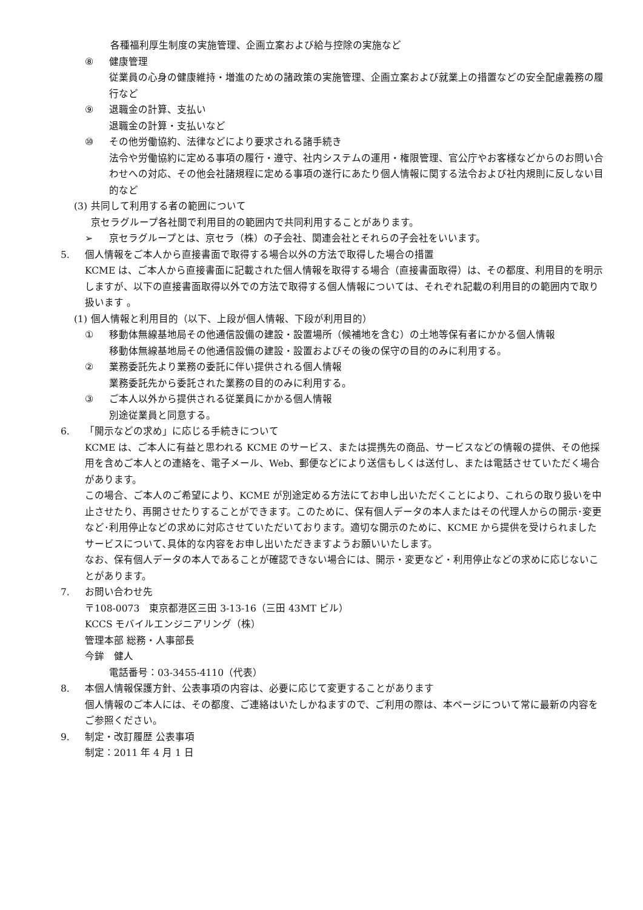各種福利厚生制度の実施管理、企画立案および給与控除の実施など
⑧ 健康管理
従業員の心身の健康維持・増進のための諸政策の実施管理、企画立案および就業上の措置などの安全配慮義務の履行など
⑨ 退職金の計算、支払い
退職金の計算・支払いなど
⑩ その他労働協約、法律などにより要求される諸手続き
法令や労働協約に定める事項の履行・遵守、社内システムの運用・権限管理、官公庁やお客様などからのお問い合わせへの対応、その他会社諸規程に定める事項の遂行にあたり個人情報に関する法令および社内規則に反しない目的など
(3) 共同して利用する者の範囲について
京セラグループ各社間で利用目的の範囲内で共同利用することがあります。
➢ 京セラグループとは、京セラ（株）の子会社、関連会社とそれらの子会社をいいます。
5. 個人情報をご本人から直接書面で取得する場合以外の方法で取得した場合の措置
KCME は、ご本人から直接書面に記載された個人情報を取得する場合（直接書面取得）は、その都度、利用目的を明示しますが、以下の直接書面取得以外での方法で取得する個人情報については、それぞれ記載の利用目的の範囲内で取り扱います 。
(1) 個人情報と利用目的（以下、上段が個人情報、下段が利用目的）
① 移動体無線基地局その他通信設備の建設・設置場所（候補地を含む）の土地等保有者にかかる個人情報
移動体無線基地局その他通信設備の建設・設置およびその後の保守の目的のみに利用する。
② 業務委託先より業務の委託に伴い提供される個人情報
業務委託先から委託された業務の目的のみに利用する。
③ ご本人以外から提供される従業員にかかる個人情報
別途従業員と同意する。
6. 「開示などの求め」に応じる手続きについて
KCME は、ご本人に有益と思われる KCME のサービス、または提携先の商品、サービスなどの情報の提供、その他採用を含めご本人との連絡を、電子メール、Web、郵便などにより送信もしくは送付し、または電話させていただく場合があります。
この場合、ご本人のご希望により、KCME が別途定める方法にてお申し出いただくことにより、これらの取り扱いを中止させたり、再開させたりすることができます。このために、保有個人データの本人またはその代理人からの開示･変更など･利用停止などの求めに対応させていただいております。適切な開示のために、KCME から提供を受けられましたサービスについて､具体的な内容をお申し出いただきますようお願いいたします。
なお、保有個人データの本人であることが確認できない場合には、開示・変更など・利用停止などの求めに応じないことがあります。
7. お問い合わせ先
〒108-0073　東京都港区三田 3-13-16（三田 43MT ビル）
KCCS モバイルエンジニアリング（株）
管理本部 総務・人事部長
今鉾　健人
電話番号：03-3455-4110（代表）
8. 本個人情報保護方針、公表事項の内容は、必要に応じて変更することがあります
個人情報のご本人には、その都度、ご連絡はいたしかねますので、ご利用の際は、本ページについて常に最新の内容をご参照ください。
9. 制定・改訂履歴 公表事項
制定：2011 年 4 月 1 日